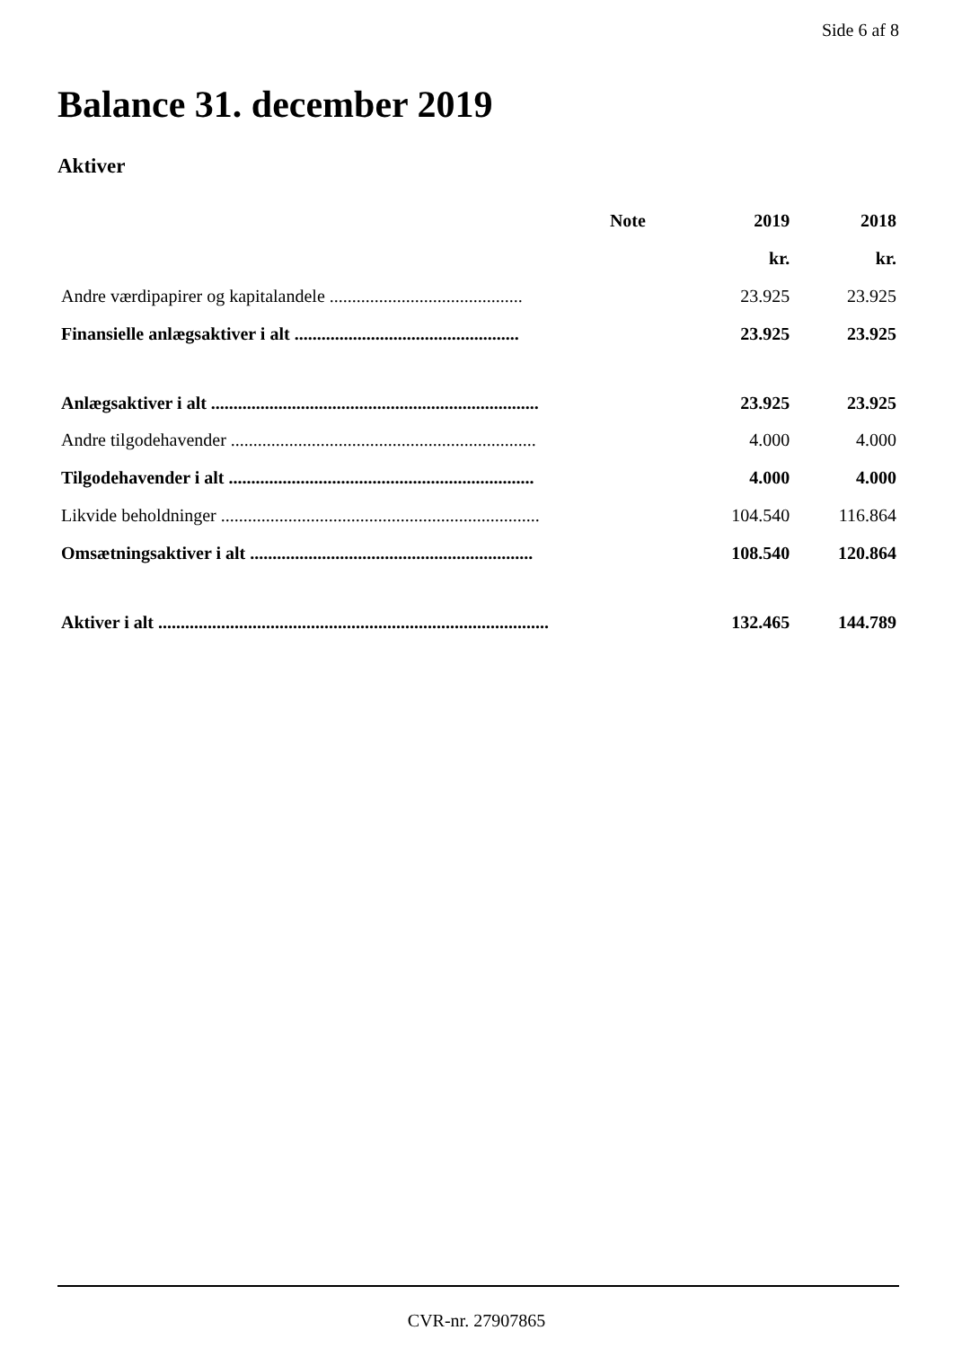Side 6 af 8
Balance 31. december 2019
Aktiver
| | Note | 2019 | 2018 |
| --- | --- | --- | --- |
| | | kr. | kr. |
| Andre værdipapirer og kapitalandele ........................................... | | 23.925 | 23.925 |
| Finansielle anlægsaktiver i alt .................................................. | | 23.925 | 23.925 |
| Anlægsaktiver i alt ......................................................................... | | 23.925 | 23.925 |
| Andre tilgodehavender .................................................................... | | 4.000 | 4.000 |
| Tilgodehavender i alt .................................................................... | | 4.000 | 4.000 |
| Likvide beholdninger ....................................................................... | | 104.540 | 116.864 |
| Omsætningsaktiver i alt ............................................................... | | 108.540 | 120.864 |
| Aktiver i alt ....................................................................................... | | 132.465 | 144.789 |
CVR-nr. 27907865